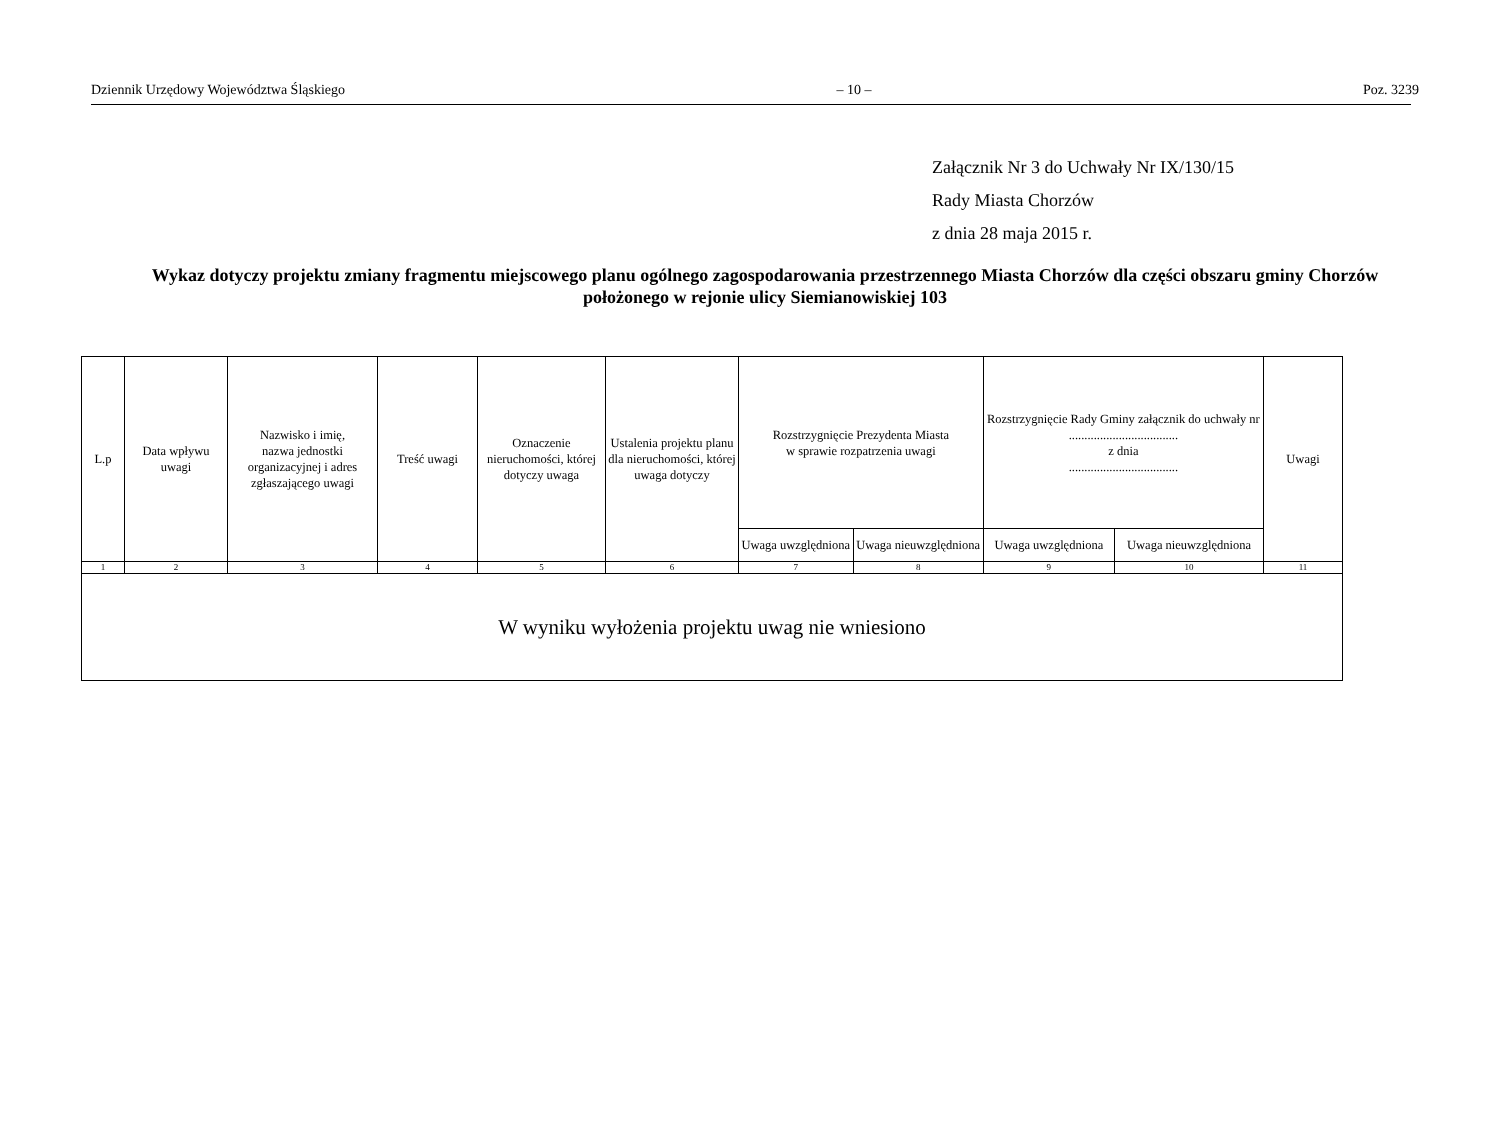Dziennik Urzędowy Województwa Śląskiego – 10 – Poz. 3239
Załącznik Nr 3 do Uchwały Nr IX/130/15
Rady Miasta Chorzów
z dnia 28 maja 2015 r.
Wykaz dotyczy projektu zmiany fragmentu miejscowego planu ogólnego zagospodarowania przestrzennego Miasta Chorzów dla części obszaru gminy Chorzów położonego w rejonie ulicy Siemianowiskiej 103
| L.p | Data wpływu uwagi | Nazwisko i imię, nazwa jednostki organizacyjnej i adres zgłaszającego uwagi | Treść uwagi | Oznaczenie nieruchomości, której dotyczy uwaga | Ustalenia projektu planu dla nieruchomości, której uwaga dotyczy | Rozstrzygnięcie Prezydenta Miasta w sprawie rozpatrzenia uwagi | | Rozstrzygnięcie Rady Gminy załącznik do uchwały nr ................................... z dnia ................................... | | Uwagi |
| --- | --- | --- | --- | --- | --- | --- | --- | --- | --- | --- |
| | | | | | | Uwaga uwzględniona | Uwaga nieuwzględniona | Uwaga uwzględniona | Uwaga nieuwzględniona | |
| 1 | 2 | 3 | 4 | 5 | 6 | 7 | 8 | 9 | 10 | 11 |
| W wyniku wyłożenia projektu uwag nie wniesiono | | | | | | | | | | |